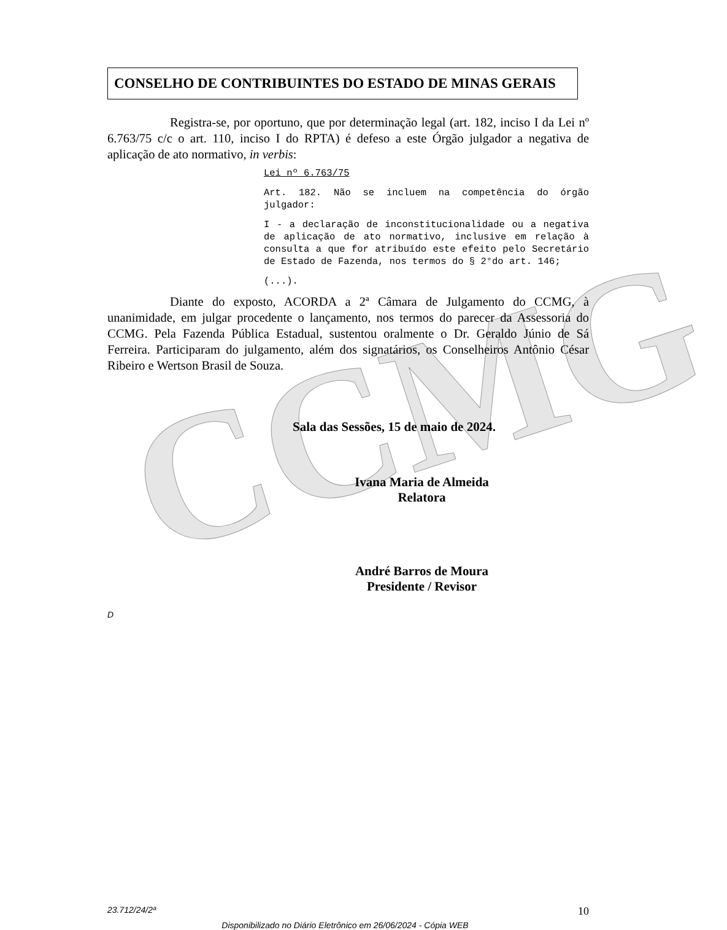CCMG
CONSELHO DE CONTRIBUINTES DO ESTADO DE MINAS GERAIS
Registra-se, por oportuno, que por determinação legal (art. 182, inciso I da Lei nº 6.763/75 c/c o art. 110, inciso I do RPTA) é defeso a este Órgão julgador a negativa de aplicação de ato normativo, in verbis:
Lei nº 6.763/75
Art. 182. Não se incluem na competência do órgão julgador:
I - a declaração de inconstitucionalidade ou a negativa de aplicação de ato normativo, inclusive em relação à consulta a que for atribuído este efeito pelo Secretário de Estado de Fazenda, nos termos do § 2°do art. 146;
(...).
Diante do exposto, ACORDA a 2ª Câmara de Julgamento do CCMG, à unanimidade, em julgar procedente o lançamento, nos termos do parecer da Assessoria do CCMG. Pela Fazenda Pública Estadual, sustentou oralmente o Dr. Geraldo Júnio de Sá Ferreira. Participaram do julgamento, além dos signatários, os Conselheiros Antônio César Ribeiro e Wertson Brasil de Souza.
Sala das Sessões, 15 de maio de 2024.
Ivana Maria de Almeida
Relatora
André Barros de Moura
Presidente / Revisor
D
23.712/24/2ª 10
Disponibilizado no Diário Eletrônico em 26/06/2024 - Cópia WEB